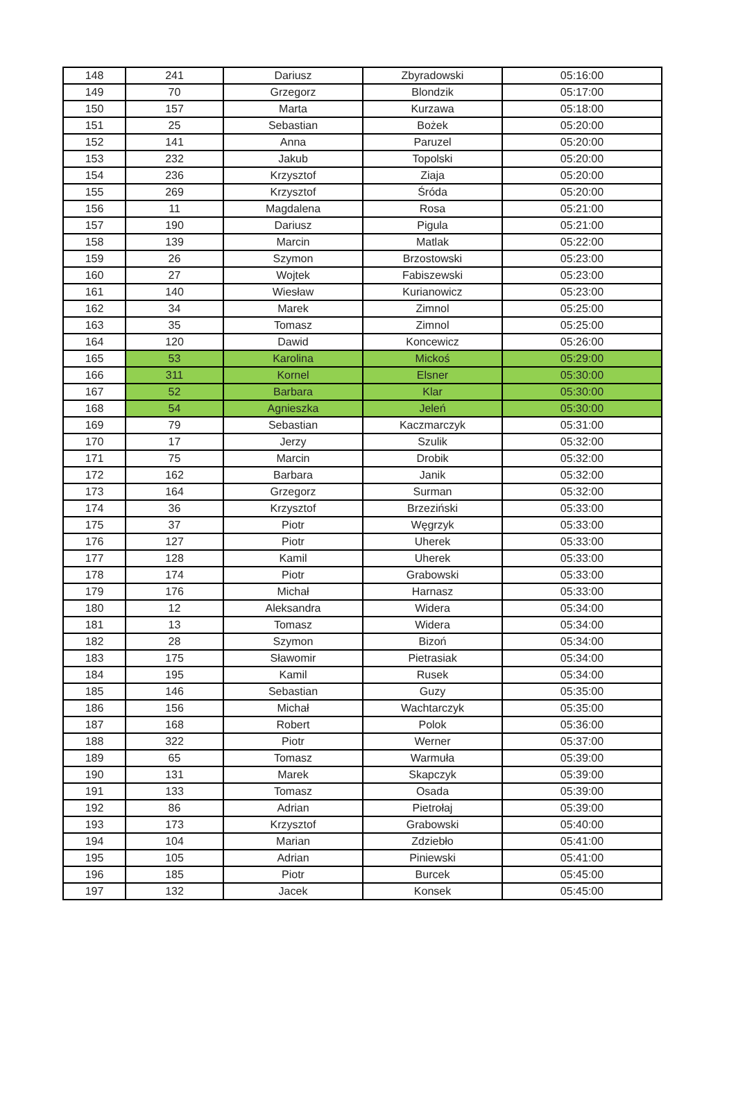| 148 | 241 | Dariusz | Zbyradowski | 05:16:00 |
| 149 | 70 | Grzegorz | Blondzik | 05:17:00 |
| 150 | 157 | Marta | Kurzawa | 05:18:00 |
| 151 | 25 | Sebastian | Bożek | 05:20:00 |
| 152 | 141 | Anna | Paruzel | 05:20:00 |
| 153 | 232 | Jakub | Topolski | 05:20:00 |
| 154 | 236 | Krzysztof | Ziaja | 05:20:00 |
| 155 | 269 | Krzysztof | Śróda | 05:20:00 |
| 156 | 11 | Magdalena | Rosa | 05:21:00 |
| 157 | 190 | Dariusz | Pigula | 05:21:00 |
| 158 | 139 | Marcin | Matlak | 05:22:00 |
| 159 | 26 | Szymon | Brzostowski | 05:23:00 |
| 160 | 27 | Wojtek | Fabiszewski | 05:23:00 |
| 161 | 140 | Wiesław | Kurianowicz | 05:23:00 |
| 162 | 34 | Marek | Zimnol | 05:25:00 |
| 163 | 35 | Tomasz | Zimnol | 05:25:00 |
| 164 | 120 | Dawid | Koncewicz | 05:26:00 |
| 165 | 53 | Karolina | Mickoś | 05:29:00 |
| 166 | 311 | Kornel | Elsner | 05:30:00 |
| 167 | 52 | Barbara | Klar | 05:30:00 |
| 168 | 54 | Agnieszka | Jeleń | 05:30:00 |
| 169 | 79 | Sebastian | Kaczmarczyk | 05:31:00 |
| 170 | 17 | Jerzy | Szulik | 05:32:00 |
| 171 | 75 | Marcin | Drobik | 05:32:00 |
| 172 | 162 | Barbara | Janik | 05:32:00 |
| 173 | 164 | Grzegorz | Surman | 05:32:00 |
| 174 | 36 | Krzysztof | Brzeziński | 05:33:00 |
| 175 | 37 | Piotr | Węgrzyk | 05:33:00 |
| 176 | 127 | Piotr | Uherek | 05:33:00 |
| 177 | 128 | Kamil | Uherek | 05:33:00 |
| 178 | 174 | Piotr | Grabowski | 05:33:00 |
| 179 | 176 | Michał | Harnasz | 05:33:00 |
| 180 | 12 | Aleksandra | Widera | 05:34:00 |
| 181 | 13 | Tomasz | Widera | 05:34:00 |
| 182 | 28 | Szymon | Bizoń | 05:34:00 |
| 183 | 175 | Sławomir | Pietrasiak | 05:34:00 |
| 184 | 195 | Kamil | Rusek | 05:34:00 |
| 185 | 146 | Sebastian | Guzy | 05:35:00 |
| 186 | 156 | Michał | Wachtarczyk | 05:35:00 |
| 187 | 168 | Robert | Polok | 05:36:00 |
| 188 | 322 | Piotr | Werner | 05:37:00 |
| 189 | 65 | Tomasz | Warmuła | 05:39:00 |
| 190 | 131 | Marek | Skapczyk | 05:39:00 |
| 191 | 133 | Tomasz | Osada | 05:39:00 |
| 192 | 86 | Adrian | Pietrołaj | 05:39:00 |
| 193 | 173 | Krzysztof | Grabowski | 05:40:00 |
| 194 | 104 | Marian | Zdziebło | 05:41:00 |
| 195 | 105 | Adrian | Piniewski | 05:41:00 |
| 196 | 185 | Piotr | Burcek | 05:45:00 |
| 197 | 132 | Jacek | Konsek | 05:45:00 |